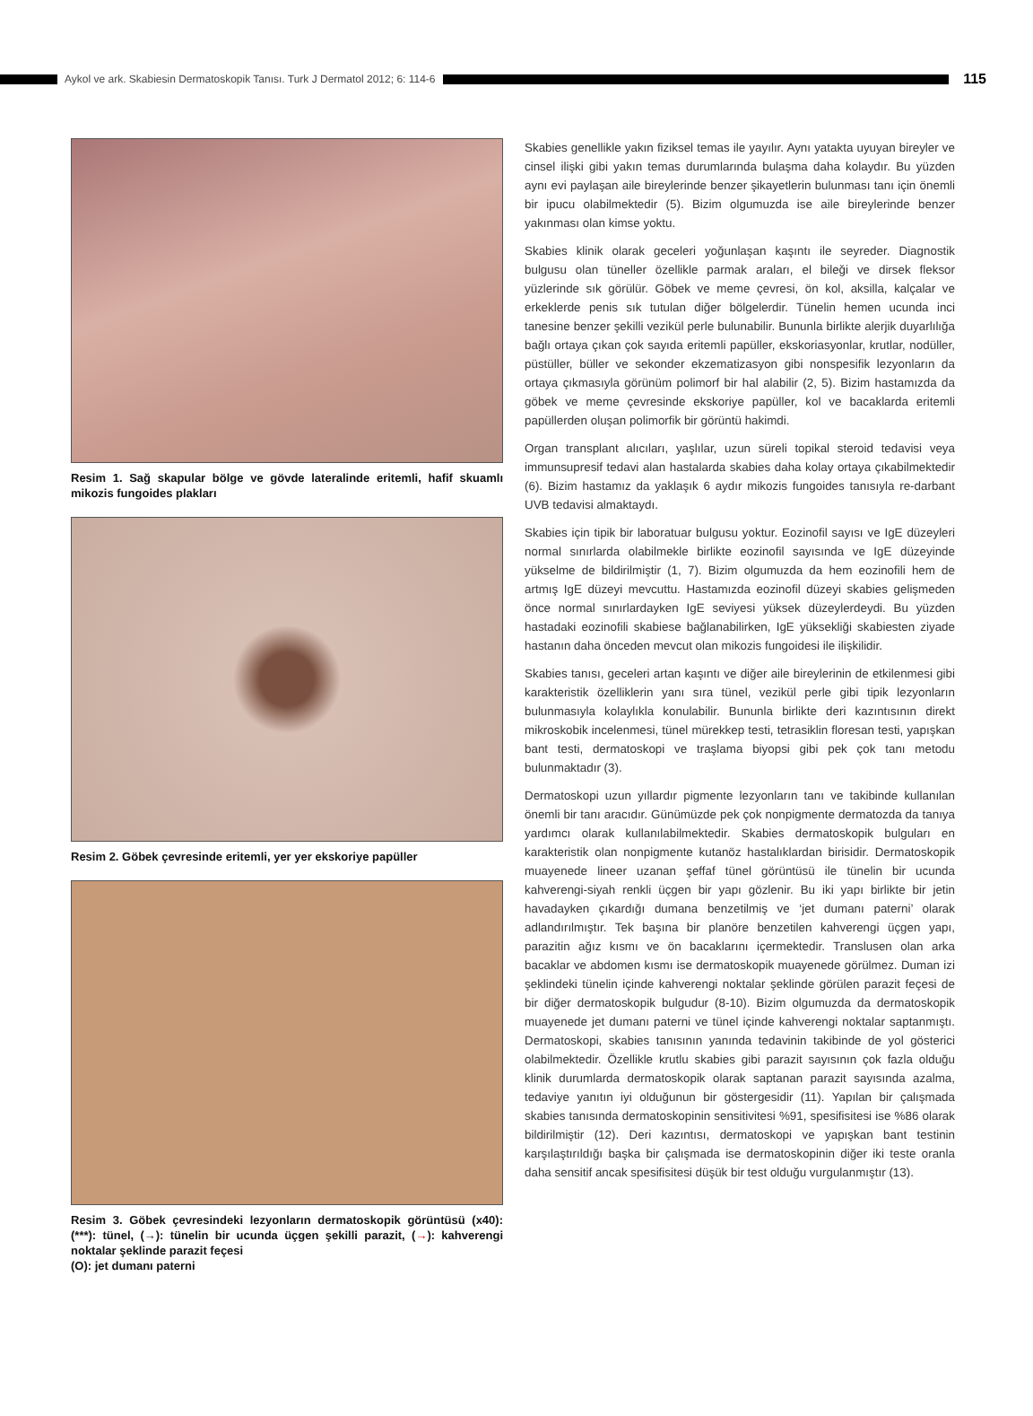Aykol ve ark. Skabiesin Dermatoskopik Tanısı. Turk J Dermatol 2012; 6: 114-6
115
Resim 1. Sağ skapular bölge ve gövde lateralinde eritemli, hafif skuamlı mikozis fungoides plakları
Resim 2. Göbek çevresinde eritemli, yer yer ekskoriye papüller
Resim 3. Göbek çevresindeki lezyonların dermatoskopik görüntüsü (x40): (***): tünel, (→): tünelin bir ucunda üçgen şekilli parazit, (→): kahverengi noktalar şeklinde parazit feçesi
(O): jet dumanı paterni
Skabies genellikle yakın fiziksel temas ile yayılır. Aynı yatakta uyuyan bireyler ve cinsel ilişki gibi yakın temas durumlarında bulaşma daha kolaydır. Bu yüzden aynı evi paylaşan aile bireylerinde benzer şikayetlerin bulunması tanı için önemli bir ipucu olabilmektedir (5). Bizim olgumuzda ise aile bireylerinde benzer yakınması olan kimse yoktu.
Skabies klinik olarak geceleri yoğunlaşan kaşıntı ile seyreder. Diagnostik bulgusu olan tüneller özellikle parmak araları, el bileği ve dirsek fleksor yüzlerinde sık görülür. Göbek ve meme çevresi, ön kol, aksilla, kalçalar ve erkeklerde penis sık tutulan diğer bölgelerdir. Tünelin hemen ucunda inci tanesine benzer şekilli vezikül perle bulunabilir. Bununla birlikte alerjik duyarlılığa bağlı ortaya çıkan çok sayıda eritemli papüller, ekskoriasyonlar, krutlar, nodüller, püstüller, büller ve sekonder ekzematizasyon gibi nonspesifik lezyonların da ortaya çıkmasıyla görünüm polimorf bir hal alabilir (2, 5). Bizim hastamızda da göbek ve meme çevresinde ekskoriye papüller, kol ve bacaklarda eritemli papüllerden oluşan polimorfik bir görüntü hakimdi.
Organ transplant alıcıları, yaşlılar, uzun süreli topikal steroid tedavisi veya immunsupresif tedavi alan hastalarda skabies daha kolay ortaya çıkabilmektedir (6). Bizim hastamız da yaklaşık 6 aydır mikozis fungoides tanısıyla re-darbant UVB tedavisi almaktaydı.
Skabies için tipik bir laboratuar bulgusu yoktur. Eozinofil sayısı ve IgE düzeyleri normal sınırlarda olabilmekle birlikte eozinofil sayısında ve IgE düzeyinde yükselme de bildirilmiştir (1, 7). Bizim olgumuzda da hem eozinofili hem de artmış IgE düzeyi mevcuttu. Hastamızda eozinofil düzeyi skabies gelişmeden önce normal sınırlardayken IgE seviyesi yüksek düzeylerdeydi. Bu yüzden hastadaki eozinofili skabiese bağlanabilirken, IgE yüksekliği skabiesten ziyade hastanın daha önceden mevcut olan mikozis fungoidesi ile ilişkilidir.
Skabies tanısı, geceleri artan kaşıntı ve diğer aile bireylerinin de etkilenmesi gibi karakteristik özelliklerin yanı sıra tünel, vezikül perle gibi tipik lezyonların bulunmasıyla kolaylıkla konulabilir. Bununla birlikte deri kazıntısının direkt mikroskobik incelenmesi, tünel mürekkep testi, tetrasiklin floresan testi, yapışkan bant testi, dermatoskopi ve traşlama biyopsi gibi pek çok tanı metodu bulunmaktadır (3).
Dermatoskopi uzun yıllardır pigmente lezyonların tanı ve takibinde kullanılan önemli bir tanı aracıdır. Günümüzde pek çok nonpigmente dermatozda da tanıya yardımcı olarak kullanılabilmektedir. Skabies dermatoskopik bulguları en karakteristik olan nonpigmente kutanöz hastalıklardan birisidir. Dermatoskopik muayenede lineer uzanan şeffaf tünel görüntüsü ile tünelin bir ucunda kahverengi-siyah renkli üçgen bir yapı gözlenir. Bu iki yapı birlikte bir jetin havadayken çıkardığı dumana benzetilmiş ve ‘jet dumanı paterni’ olarak adlandırılmıştır. Tek başına bir planöre benzetilen kahverengi üçgen yapı, parazitin ağız kısmı ve ön bacaklarını içermektedir. Translusen olan arka bacaklar ve abdomen kısmı ise dermatoskopik muayenede görülmez. Duman izi şeklindeki tünelin içinde kahverengi noktalar şeklinde görülen parazit feçesi de bir diğer dermatoskopik bulgudur (8-10). Bizim olgumuzda da dermatoskopik muayenede jet dumanı paterni ve tünel içinde kahverengi noktalar saptanmıştı. Dermatoskopi, skabies tanısının yanında tedavinin takibinde de yol gösterici olabilmektedir. Özellikle krutlu skabies gibi parazit sayısının çok fazla olduğu klinik durumlarda dermatoskopik olarak saptanan parazit sayısında azalma, tedaviye yanıtın iyi olduğunun bir göstergesidir (11). Yapılan bir çalışmada skabies tanısında dermatoskopinin sensitivitesi %91, spesifisitesi ise %86 olarak bildirilmiştir (12). Deri kazıntısı, dermatoskopi ve yapışkan bant testinin karşılaştırıldığı başka bir çalışmada ise dermatoskopinin diğer iki teste oranla daha sensitif ancak spesifisitesi düşük bir test olduğu vurgulanmıştır (13).